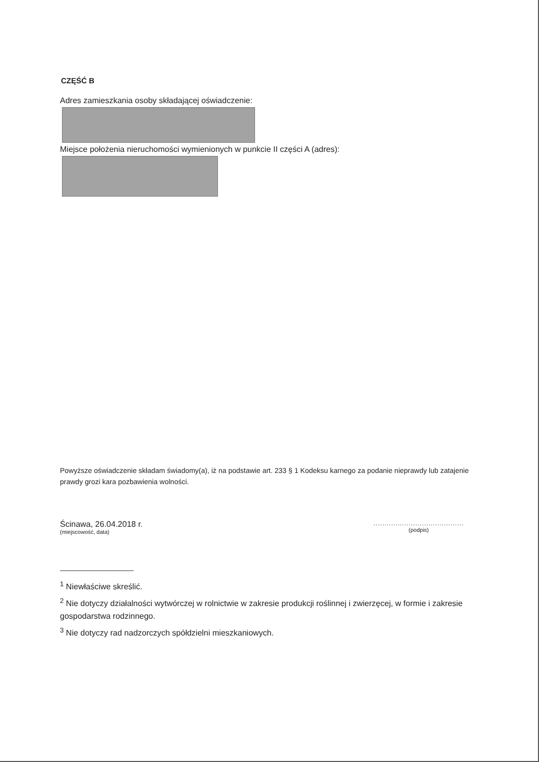CZĘŚĆ B
Adres zamieszkania osoby składającej oświadczenie:
Miejsce położenia nieruchomości wymienionych w punkcie II części A (adres):
Powyższe oświadczenie składam świadomy(a), iż na podstawie art. 233 § 1 Kodeksu karnego za podanie nieprawdy lub zatajenie prawdy grozi kara pozbawienia wolności.
Ścinawa, 26.04.2018 r.
(miejscowość, data)
.........................................
(podpis)
<sup>1</sup> Niewłaściwe skreślić.
<sup>2</sup> Nie dotyczy działalności wytwórczej w rolnictwie w zakresie produkcji roślinnej i zwierzęcej, w formie i zakresie gospodarstwa rodzinnego.
<sup>3</sup> Nie dotyczy rad nadzorczych spółdzielni mieszkaniowych.